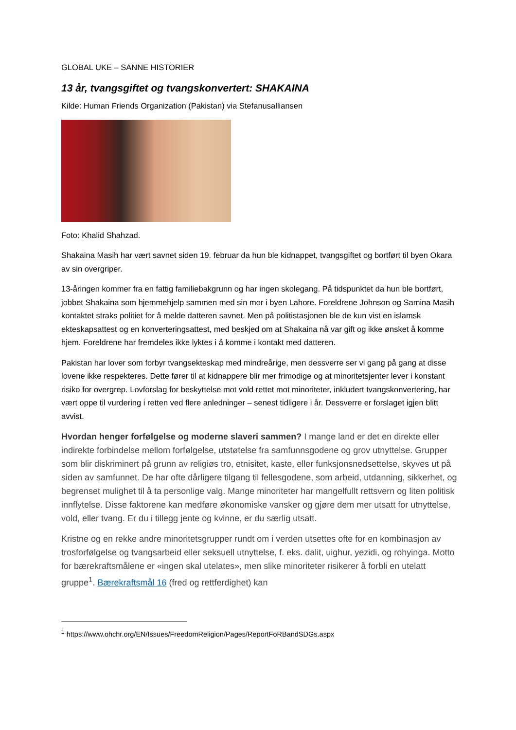GLOBAL UKE – SANNE HISTORIER
13 år, tvangsgiftet og tvangskonvertert: SHAKAINA
Kilde: Human Friends Organization (Pakistan) via Stefanusalliansen
Foto: Khalid Shahzad.
Shakaina Masih har vært savnet siden 19. februar da hun ble kidnappet, tvangsgiftet og bortført til byen Okara av sin overgriper.
13-åringen kommer fra en fattig familiebakgrunn og har ingen skolegang. På tidspunktet da hun ble bortført, jobbet Shakaina som hjemmehjelp sammen med sin mor i byen Lahore. Foreldrene Johnson og Samina Masih kontaktet straks politiet for å melde datteren savnet. Men på politistasjonen ble de kun vist en islamsk ekteskapsattest og en konverteringsattest, med beskjed om at Shakaina nå var gift og ikke ønsket å komme hjem. Foreldrene har fremdeles ikke lyktes i å komme i kontakt med datteren.
Pakistan har lover som forbyr tvangsekteskap med mindreårige, men dessverre ser vi gang på gang at disse lovene ikke respekteres. Dette fører til at kidnappere blir mer frimodige og at minoritetsjenter lever i konstant risiko for overgrep. Lovforslag for beskyttelse mot vold rettet mot minoriteter, inkludert tvangskonvertering, har vært oppe til vurdering i retten ved flere anledninger – senest tidligere i år. Dessverre er forslaget igjen blitt avvist.
Hvordan henger forfølgelse og moderne slaveri sammen? I mange land er det en direkte eller indirekte forbindelse mellom forfølgelse, utstøtelse fra samfunnsgodene og grov utnyttelse. Grupper som blir diskriminert på grunn av religiøs tro, etnisitet, kaste, eller funksjonsnedsettelse, skyves ut på siden av samfunnet. De har ofte dårligere tilgang til fellesgodene, som arbeid, utdanning, sikkerhet, og begrenset mulighet til å ta personlige valg. Mange minoriteter har mangelfullt rettsvern og liten politisk innflytelse. Disse faktorene kan medføre økonomiske vansker og gjøre dem mer utsatt for utnyttelse, vold, eller tvang. Er du i tillegg jente og kvinne, er du særlig utsatt.
Kristne og en rekke andre minoritetsgrupper rundt om i verden utsettes ofte for en kombinasjon av trosforfølgelse og tvangsarbeid eller seksuell utnyttelse, f. eks. dalit, uighur, yezidi, og rohyinga. Motto for bærekraftsmålene er «ingen skal utelates», men slike minoriteter risikerer å forbli en utelatt gruppe<sup>1</sup>. Bærekraftsmål 16 (fred og rettferdighet) kan
<sup>1</sup> https://www.ohchr.org/EN/Issues/FreedomReligion/Pages/ReportFoRBandSDGs.aspx